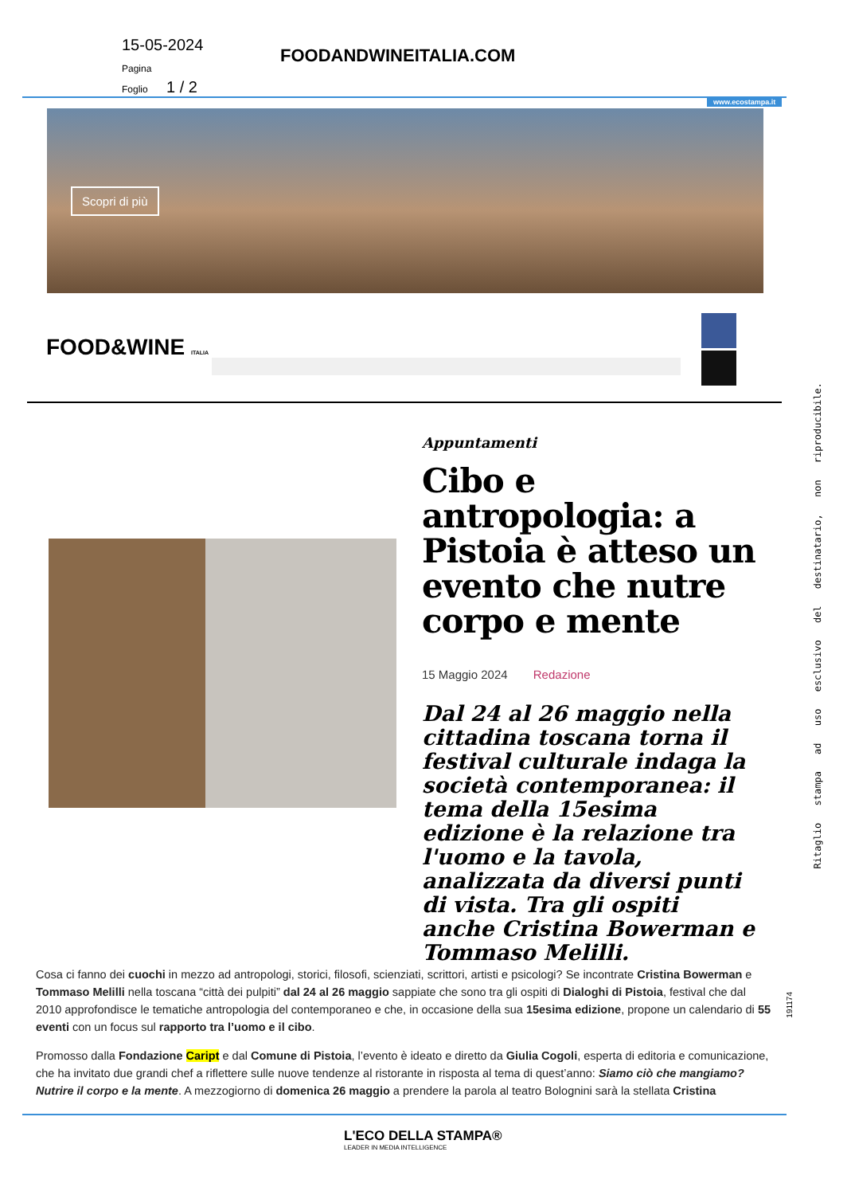15-05-2024
Pagina
Foglio 1 / 2
FOODANDWINEITALIA.COM
www.ecostampa.it
Scopri di più
FOOD&WINE ITALIA
Appuntamenti
Cibo e antropologia: a Pistoia è atteso un evento che nutre corpo e mente
15 Maggio 2024 Redazione
Dal 24 al 26 maggio nella cittadina toscana torna il festival culturale indaga la società contemporanea: il tema della 15esima edizione è la relazione tra l'uomo e la tavola, analizzata da diversi punti di vista. Tra gli ospiti anche Cristina Bowerman e Tommaso Melilli.
Cosa ci fanno dei cuochi in mezzo ad antropologi, storici, filosofi, scienziati, scrittori, artisti e psicologi? Se incontrate Cristina Bowerman e Tommaso Melilli nella toscana “città dei pulpiti” dal 24 al 26 maggio sappiate che sono tra gli ospiti di Dialoghi di Pistoia, festival che dal 2010 approfondisce le tematiche antropologia del contemporaneo e che, in occasione della sua 15esima edizione, propone un calendario di 55 eventi con un focus sul rapporto tra l’uomo e il cibo.
Promosso dalla Fondazione Caript e dal Comune di Pistoia, l’evento è ideato e diretto da Giulia Cogoli, esperta di editoria e comunicazione, che ha invitato due grandi chef a riflettere sulle nuove tendenze al ristorante in risposta al tema di quest’anno: Siamo ciò che mangiamo? Nutrire il corpo e la mente. A mezzogiorno di domenica 26 maggio a prendere la parola al teatro Bolognini sarà la stellata Cristina
Ritaglio stampa ad uso esclusivo del destinatario, non riproducibile.
191174
L'ECO DELLA STAMPA®
LEADER IN MEDIA INTELLIGENCE